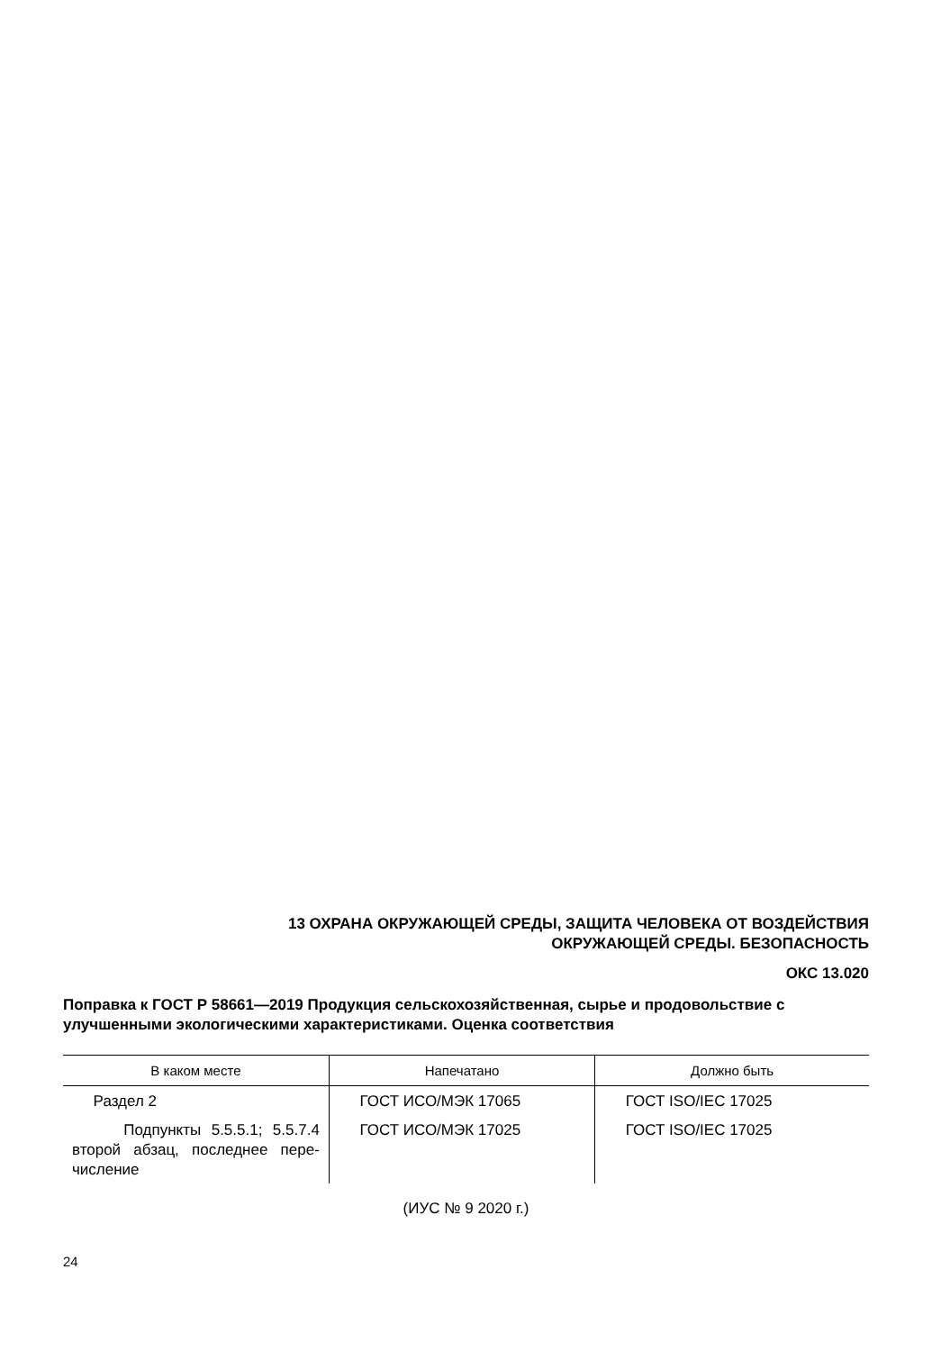13 ОХРАНА ОКРУЖАЮЩЕЙ СРЕДЫ, ЗАЩИТА ЧЕЛОВЕКА ОТ ВОЗДЕЙСТВИЯ
ОКРУЖАЮЩЕЙ СРЕДЫ. БЕЗОПАСНОСТЬ
ОКС 13.020
Поправка к ГОСТ Р 58661—2019 Продукция сельскохозяйственная, сырье и продовольствие с улучшенными экологическими характеристиками. Оценка соответствия
| В каком месте | Напечатано | Должно быть |
| --- | --- | --- |
| Раздел 2 | ГОСТ ИСО/МЭК 17065 | ГОСТ ISO/IEC 17025 |
| Подпункты 5.5.5.1; 5.5.7.4 второй абзац, последнее пере-числение | ГОСТ ИСО/МЭК 17025 | ГОСТ ISO/IEC 17025 |
(ИУС № 9 2020 г.)
24